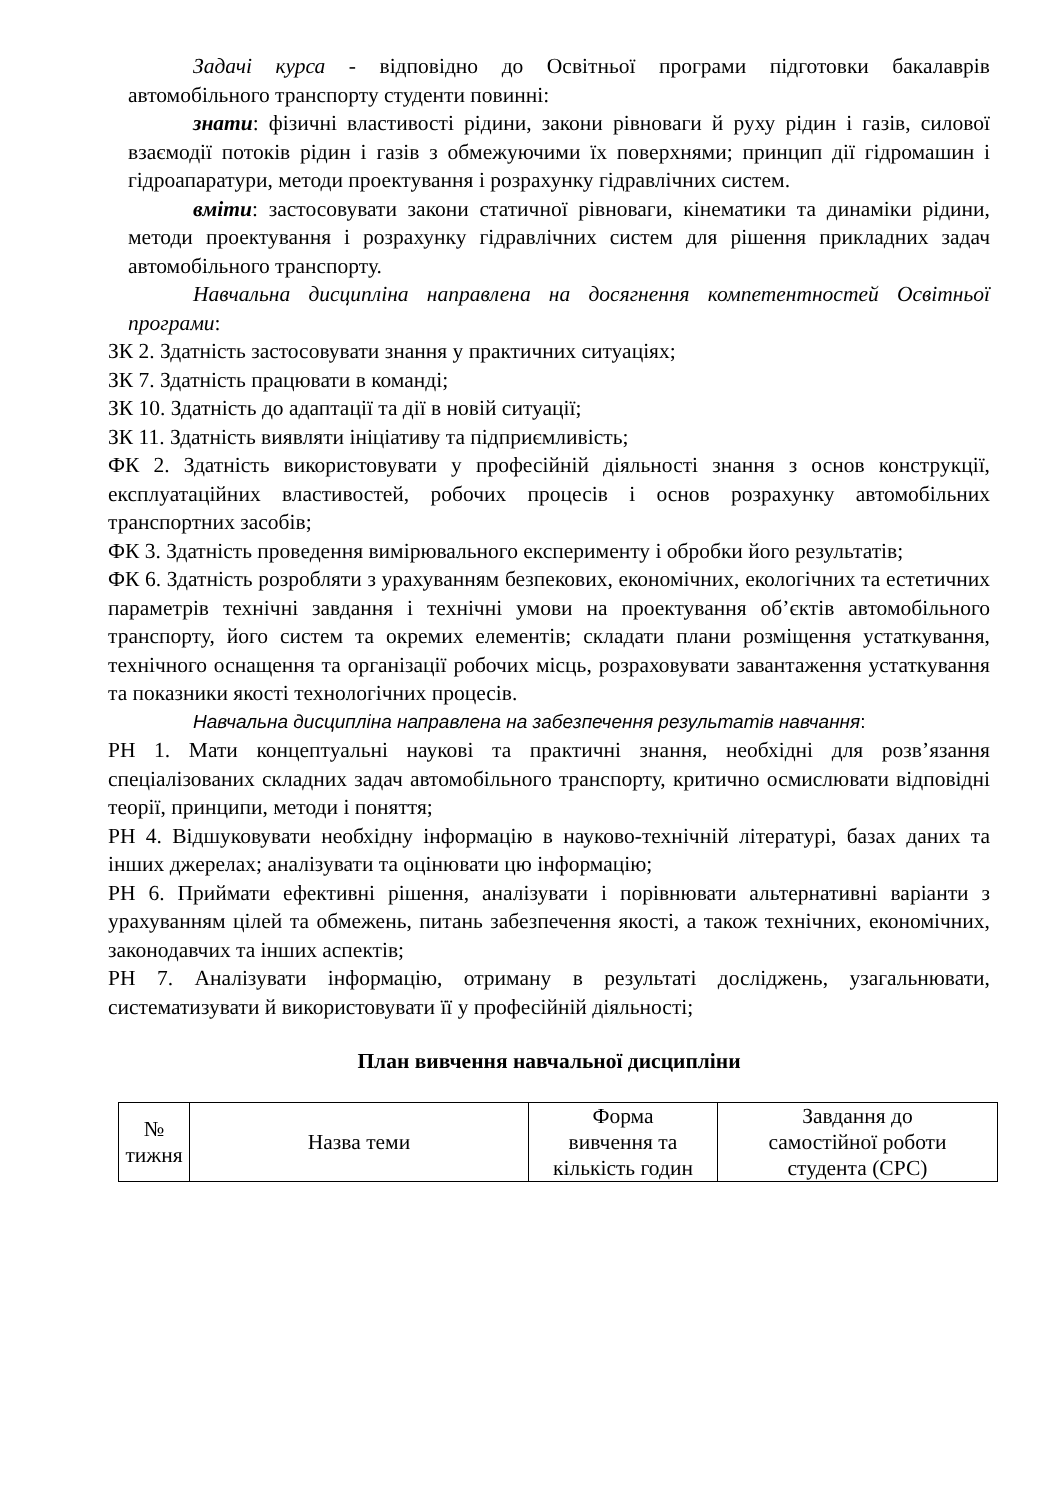Задачі курса - відповідно до Освітньої програми підготовки бакалаврів автомобільного транспорту студенти повинні:
знати: фізичні властивості рідини, закони рівноваги й руху рідин і газів, силової взаємодії потоків рідин і газів з обмежуючими їх поверхнями; принцип дії гідромашин і гідроапаратури, методи проектування і розрахунку гідравлічних систем.
вміти: застосовувати закони статичної рівноваги, кінематики та динаміки рідини, методи проектування і розрахунку гідравлічних систем для рішення прикладних задач автомобільного транспорту.
Навчальна дисципліна направлена на досягнення компетентностей Освітньої програми:
ЗК 2. Здатність застосовувати знання у практичних ситуаціях;
ЗК 7. Здатність працювати в команді;
ЗК 10. Здатність до адаптації та дії в новій ситуації;
ЗК 11. Здатність виявляти ініціативу та підприємливість;
ФК 2. Здатність використовувати у професійній діяльності знання з основ конструкції, експлуатаційних властивостей, робочих процесів і основ розрахунку автомобільних транспортних засобів;
ФК 3. Здатність проведення вимірювального експерименту і обробки його результатів;
ФК 6. Здатність розробляти з урахуванням безпекових, економічних, екологічних та естетичних параметрів технічні завдання і технічні умови на проектування об’єктів автомобільного транспорту, його систем та окремих елементів; складати плани розміщення устаткування, технічного оснащення та організації робочих місць, розраховувати завантаження устаткування та показники якості технологічних процесів.
Навчальна дисципліна направлена на забезпечення результатів навчання:
РН 1. Мати концептуальні наукові та практичні знання, необхідні для розв’язання спеціалізованих складних задач автомобільного транспорту, критично осмислювати відповідні теорії, принципи, методи і поняття;
РН 4. Відшуковувати необхідну інформацію в науково-технічній літературі, базах даних та інших джерелах; аналізувати та оцінювати цю інформацію;
РН 6. Приймати ефективні рішення, аналізувати і порівнювати альтернативні варіанти з урахуванням цілей та обмежень, питань забезпечення якості, а також технічних, економічних, законодавчих та інших аспектів;
РН 7. Аналізувати інформацію, отриману в результаті досліджень, узагальнювати, систематизувати й використовувати її у професійній діяльності;
План вивчення навчальної дисципліни
| № тижня | Назва теми | Форма вивчення та кількість годин | Завдання до самостійної роботи студента (СРС) |
| --- | --- | --- | --- |